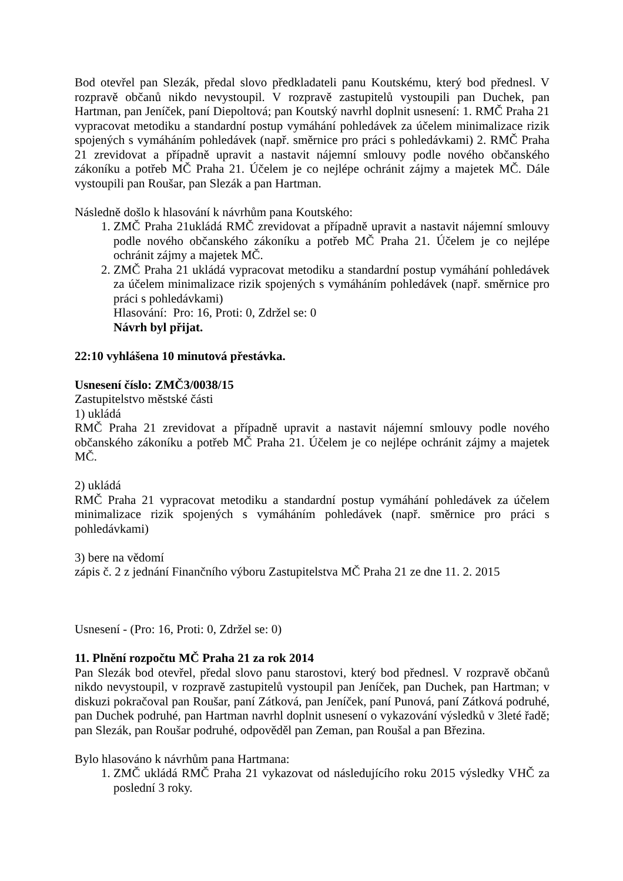Bod otevřel pan Slezák, předal slovo předkladateli panu Koutskému, který bod přednesl. V rozpravě občanů nikdo nevystoupil. V rozpravě zastupitelů vystoupili pan Duchek, pan Hartman, pan Jeníček, paní Diepoltová; pan Koutský navrhl doplnit usnesení: 1. RMČ Praha 21 vypracovat metodiku a standardní postup vymáhání pohledávek za účelem minimalizace rizik spojených s vymáháním pohledávek (např. směrnice pro práci s pohledávkami) 2. RMČ Praha 21 zrevidovat a případně upravit a nastavit nájemní smlouvy podle nového občanského zákoníku a potřeb MČ Praha 21. Účelem je co nejlépe ochránit zájmy a majetek MČ. Dále vystoupili pan Roušar, pan Slezák a pan Hartman.
Následně došlo k hlasování k návrhům pana Koutského:
1. ZMČ Praha 21ukládá RMČ zrevidovat a případně upravit a nastavit nájemní smlouvy podle nového občanského zákoníku a potřeb MČ Praha 21. Účelem je co nejlépe ochránit zájmy a majetek MČ.
2. ZMČ Praha 21 ukládá vypracovat metodiku a standardní postup vymáhání pohledávek za účelem minimalizace rizik spojených s vymáháním pohledávek (např. směrnice pro práci s pohledávkami)
Hlasování: Pro: 16, Proti: 0, Zdržel se: 0
Návrh byl přijat.
22:10 vyhlášena 10 minutová přestávka.
Usnesení číslo: ZMČ3/0038/15
Zastupitelstvo městské části
1) ukládá
RMČ Praha 21 zrevidovat a případně upravit a nastavit nájemní smlouvy podle nového občanského zákoníku a potřeb MČ Praha 21. Účelem je co nejlépe ochránit zájmy a majetek MČ.
2) ukládá
RMČ Praha 21 vypracovat metodiku a standardní postup vymáhání pohledávek za účelem minimalizace rizik spojených s vymáháním pohledávek (např. směrnice pro práci s pohledávkami)
3) bere na vědomí
zápis č. 2 z jednání Finančního výboru Zastupitelstva MČ Praha 21 ze dne 11. 2. 2015
Usnesení - (Pro: 16, Proti: 0, Zdržel se: 0)
11. Plnění rozpočtu MČ Praha 21 za rok 2014
Pan Slezák bod otevřel, předal slovo panu starostovi, který bod přednesl. V rozpravě občanů nikdo nevystoupil, v rozpravě zastupitelů vystoupil pan Jeníček, pan Duchek, pan Hartman; v diskuzi pokračoval pan Roušar, paní Zátková, pan Jeníček, paní Punová, paní Zátková podruhé, pan Duchek podruhé, pan Hartman navrhl doplnit usnesení o vykazování výsledků v 3leté řadě; pan Slezák, pan Roušar podruhé, odpověděl pan Zeman, pan Roušal a pan Březina.
Bylo hlasováno k návrhům pana Hartmana:
1. ZMČ ukládá RMČ Praha 21 vykazovat od následujícího roku 2015 výsledky VHČ za poslední 3 roky.